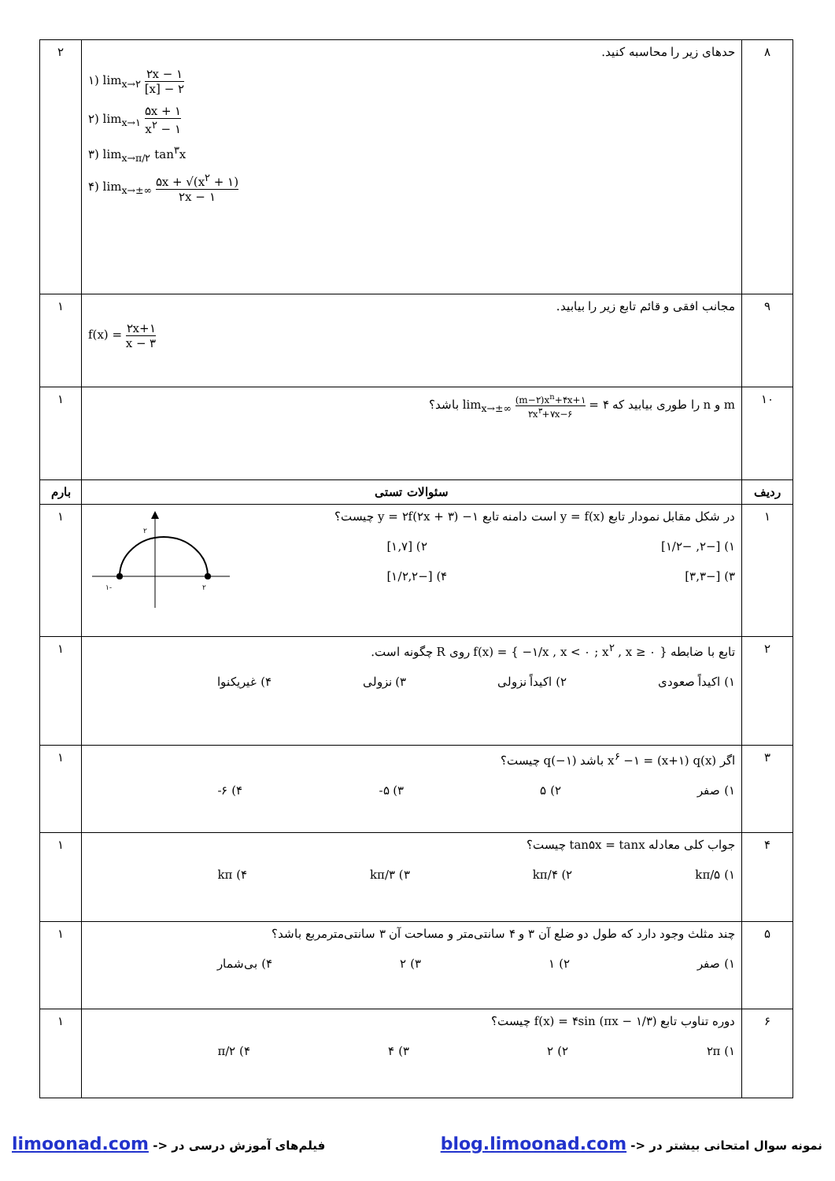| ۸ | حدهای زیر را محاسبه کنید. ۱) lim<sub>x→۲</sub> ۲x − ۱ [x] − ۲ ۲) lim<sub>x→۱</sub> ۵x + ۱ x<sup>۲</sup> − ۱ ۳) lim<sub>x→π/۲</sub> tan<sup>۳</sup>x ۴) lim<sub>x→±∞</sub> ۵x + √(x<sup>۲</sup> + ۱) ۲x − ۱ | ۲ |
| ۹ | مجانب افقی و قائم تابع زیر را بیابید. f(x) = ۲x+۱ x − ۳ | ۱ |
| ۱۰ | m و n را طوری بیابید که lim<sub>x→±∞</sub> (m−۲)x<sup>n</sup>+۴x+۱ ۲x<sup>۳</sup>+۷x−۶ = ۴ باشد؟ | ۱ |
| ردیف | سئوالات تستی | بارم |
| ۱ | در شکل مقابل نمودار تابع y = f(x) است دامنه تابع y = ۲f(۲x + ۳) −۱ چیست؟ ۱) [−۲, −۱/۲] ۲) [۱,۷] ۳) [−۳,۳] ۴) [−۱/۲,۲] ۲ -۱ ۲ | ۱ |
| ۲ | تابع با ضابطه f(x) = { −۱/x , x < ۰ ; x<sup>۲</sup> , x ≥ ۰ } روی R چگونه است. ۱) اکیداً صعودی ۲) اکیداً نزولی ۳) نزولی ۴) غیریکنوا | ۱ |
| ۳ | اگر x<sup>۶</sup> −۱ = (x+۱) q(x) باشد q(−۱) چیست؟ ۱) صفر ۲) ۵ ۳) ۵- ۴) ۶- | ۱ |
| ۴ | جواب کلی معادله tan۵x = tanx چیست؟ ۱) kπ/۵ ۲) kπ/۴ ۳) kπ/۳ ۴) kπ | ۱ |
| ۵ | چند مثلث وجود دارد که طول دو ضلع آن ۳ و ۴ سانتی‌متر و مساحت آن ۳ سانتی‌مترمربع باشد؟ ۱) صفر ۲) ۱ ۳) ۲ ۴) بی‌شمار | ۱ |
| ۶ | دوره تناوب تابع f(x) = ۴sin (πx − ۱/۳) چیست؟ ۱) ۲π ۲) ۲ ۳) ۴ ۴) π/۲ | ۱ |
نمونه سوال امتحانی بیشتر در <- blog.limoonad.com فیلم‌های آموزش درسی در <- limoonad.com